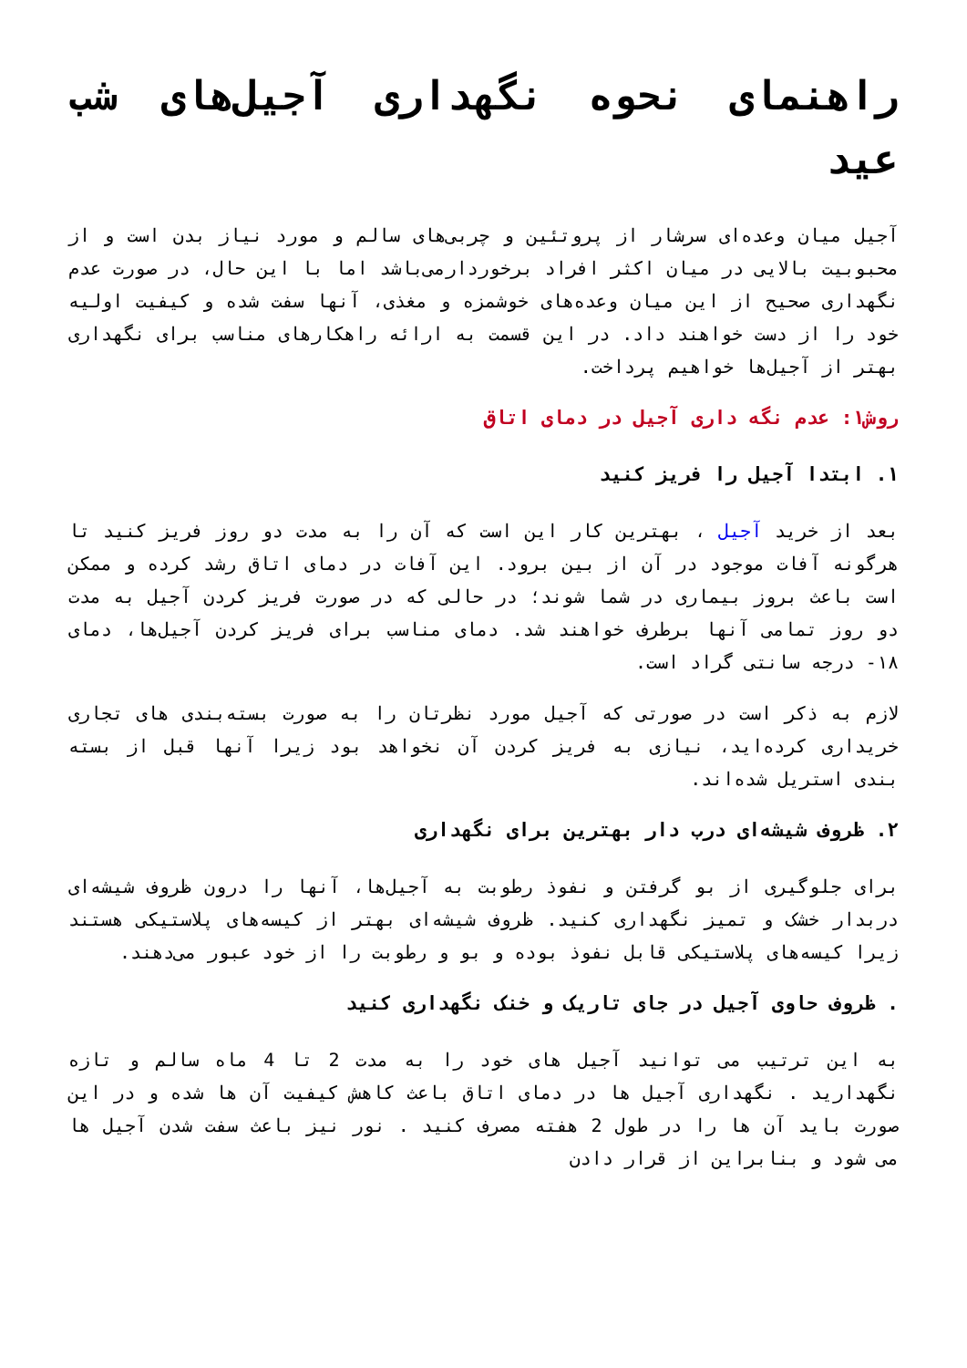راهنمای نحوه نگهداری آجیل‌های شب عید
آجیل میان وعده‌ای سرشار از پروتئین و چربی‌های سالم و مورد نیاز بدن است و از محبوبیت بالایی در میان اکثر افراد برخوردارمی‌باشد اما با این حال، در صورت عدم نگهداری صحیح از این میان وعده‌های خوشمزه و مغذی، آنها سفت شده و کیفیت اولیه خود را از دست خواهند داد. در این قسمت به ارائه راهکارهای مناسب برای نگهداری بهتر از آجیل‌ها خواهیم پرداخت.
روش۱: عدم نگه داری آجیل در دمای اتاق
۱. ابتدا آجیل را فریز کنید
بعد از خرید آجیل ، بهترین کار این است که آن را به مدت دو روز فریز کنید تا هرگونه آفات موجود در آن از بین برود. این آفات در دمای اتاق رشد کرده و ممکن است باعث بروز بیماری در شما شوند؛ در حالی که در صورت فریز کردن آجیل به مدت دو روز تمامی آنها برطرف خواهند شد. دمای مناسب برای فریز کردن آجیل‌ها، دمای ۱۸- درجه سانتی گراد است.
لازم به ذکر است در صورتی که آجیل مورد نظرتان را به صورت بسته‌بندی های تجاری خریداری کرده‌اید، نیازی به فریز کردن آن نخواهد بود زیرا آنها قبل از بسته بندی استریل شده‌اند.
۲. ظروف شیشه‌ای درب دار بهترین برای نگهداری
برای جلوگیری از بو گرفتن و نفوذ رطوبت به آجیل‌ها، آنها را درون ظروف شیشه‌ای دربدار خشک و تمیز نگهداری کنید. ظروف شیشه‌ای بهتر از کیسه‌های پلاستیکی هستند زیرا کیسه‌های پلاستیکی قابل نفوذ بوده و بو و رطوبت را از خود عبور می‌دهند.
. ظروف حاوی آجیل در جای تاریک و خنک نگهداری کنید
به این ترتیب می توانید آجیل های خود را به مدت 2 تا 4 ماه سالم و تازه نگهدارید . نگهداری آجیل ها در دمای اتاق باعث کاهش کیفیت آن ها شده و در این صورت باید آن ها را در طول 2 هفته مصرف کنید . نور نیز باعث سفت شدن آجیل ها می شود و بنابراین از قرار دادن